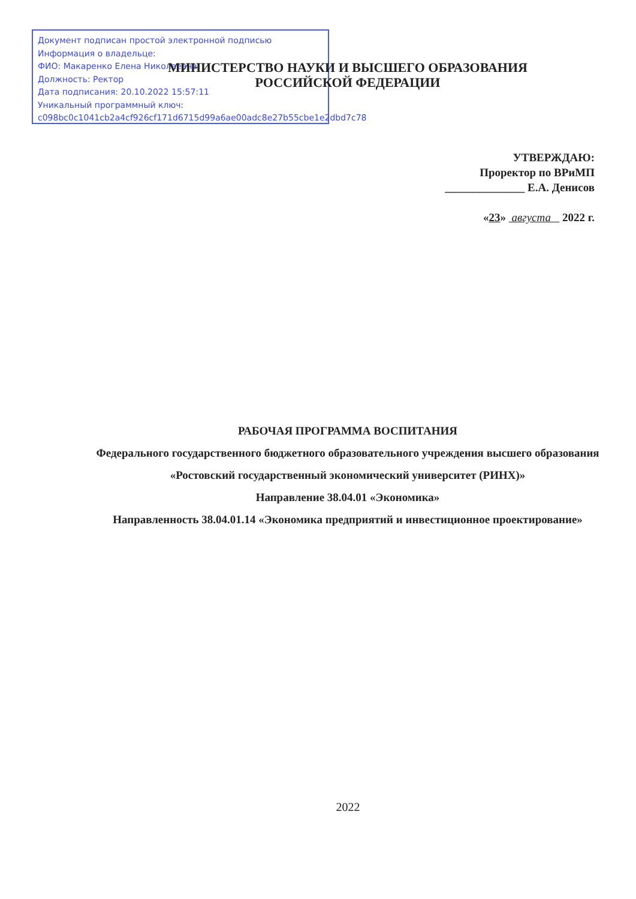Документ подписан простой электронной подписью
Информация о владельце:
ФИО: Макаренко Елена Николаевна
Должность: Ректор
Дата подписания: 20.10.2022 15:57:11
Уникальный программный ключ:
c098bc0c1041cb2a4cf926cf171d6715d99a6ae00adc8e27b55cbe1e2dbd7c78
МИНИСТЕРСТВО НАУКИ И ВЫСШЕГО ОБРАЗОВАНИЯ
РОССИЙСКОЙ ФЕДЕРАЦИИ
УТВЕРЖДАЮ:
Проректор по ВРиМП
______________ Е.А. Денисов
«23» августа 2022 г.
РАБОЧАЯ ПРОГРАММА ВОСПИТАНИЯ
Федерального государственного бюджетного образовательного учреждения высшего образования «Ростовский государственный экономический университет (РИНХ)»
Направление 38.04.01 «Экономика»
Направленность 38.04.01.14 «Экономика предприятий и инвестиционное проектирование»
2022